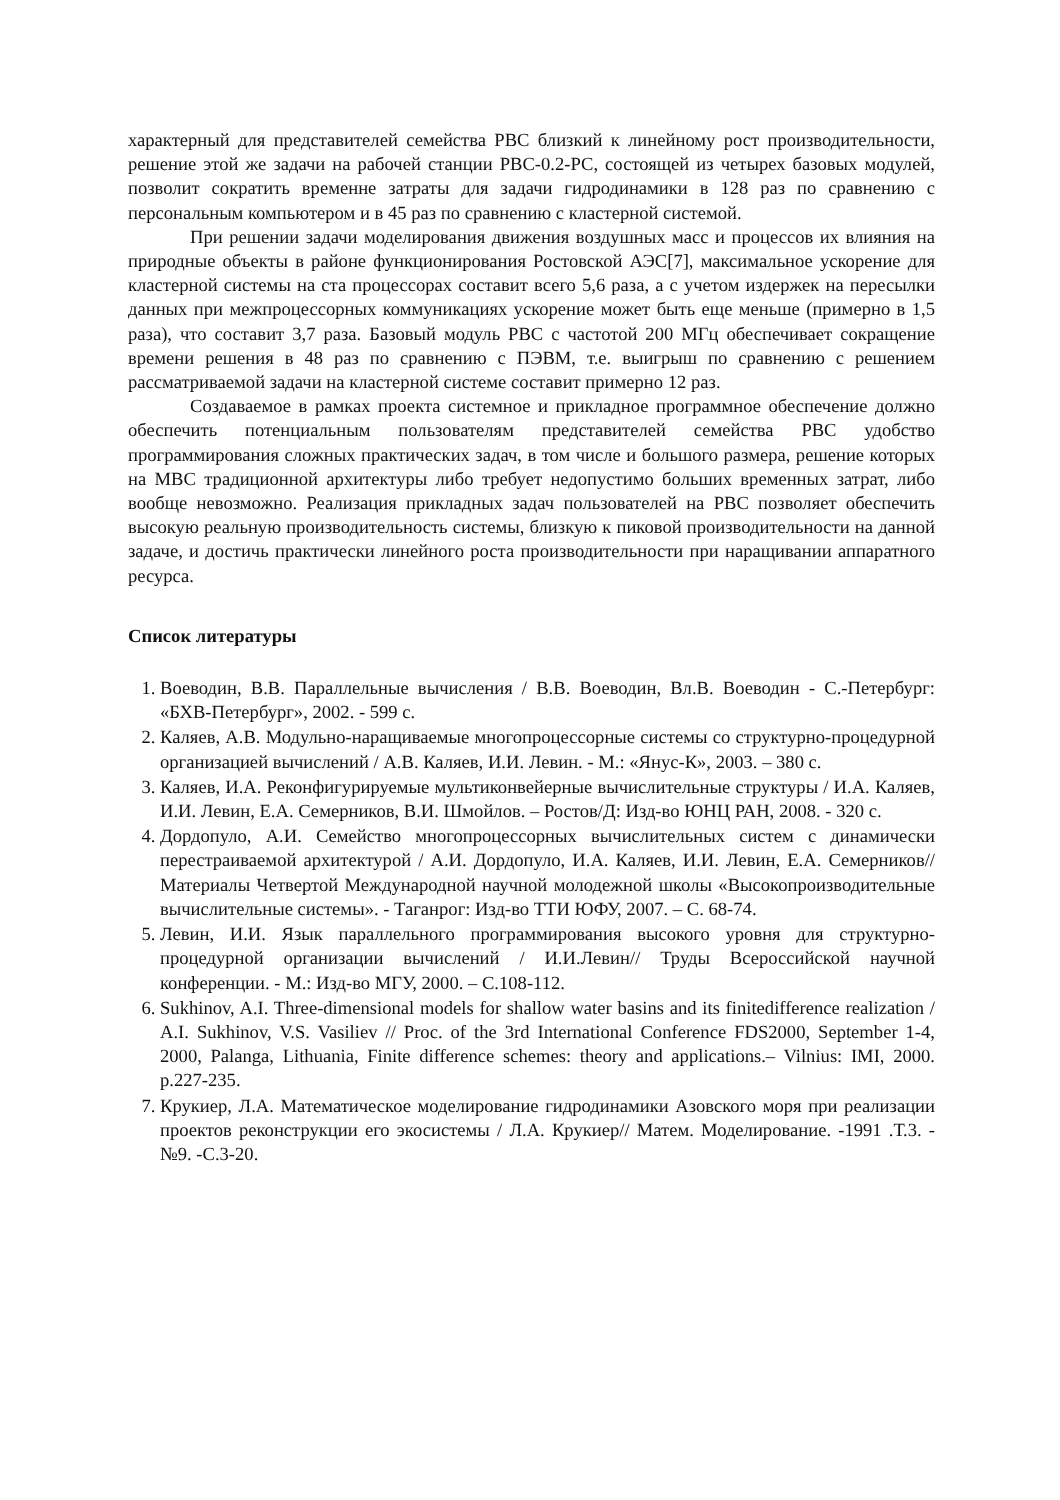характерный для представителей семейства РВС близкий к линейному рост производительности, решение этой же задачи на рабочей станции РВС-0.2-РС, состоящей из четырех базовых модулей, позволит сократить временне затраты для задачи гидродинамики в 128 раз по сравнению с персональным компьютером и в 45 раз по сравнению с кластерной системой.
При решении задачи моделирования движения воздушных масс и процессов их влияния на природные объекты в районе функционирования Ростовской АЭС[7], максимальное ускорение для кластерной системы на ста процессорах составит всего 5,6 раза, а с учетом издержек на пересылки данных при межпроцессорных коммуникациях ускорение может быть еще меньше (примерно в 1,5 раза), что составит 3,7 раза. Базовый модуль РВС с частотой 200 МГц обеспечивает сокращение времени решения в 48 раз по сравнению с ПЭВМ, т.е. выигрыш по сравнению с решением рассматриваемой задачи на кластерной системе составит примерно 12 раз.
Создаваемое в рамках проекта системное и прикладное программное обеспечение должно обеспечить потенциальным пользователям представителей семейства РВС удобство программирования сложных практических задач, в том числе и большого размера, решение которых на МВС традиционной архитектуры либо требует недопустимо больших временных затрат, либо вообще невозможно. Реализация прикладных задач пользователей на РВС позволяет обеспечить высокую реальную производительность системы, близкую к пиковой производительности на данной задаче, и достичь практически линейного роста производительности при наращивании аппаратного ресурса.
Список литературы
1. Воеводин, В.В. Параллельные вычисления / В.В. Воеводин, Вл.В. Воеводин - С.-Петербург: «БХВ-Петербург», 2002. - 599 с.
2. Каляев, А.В. Модульно-наращиваемые многопроцессорные системы со структурно-процедурной организацией вычислений / А.В. Каляев, И.И. Левин. - М.: «Янус-К», 2003. – 380 с.
3. Каляев, И.А. Реконфигурируемые мультиконвейерные вычислительные структуры / И.А. Каляев, И.И. Левин, Е.А. Семерников, В.И. Шмойлов. – Ростов/Д: Изд-во ЮНЦ РАН, 2008. - 320 с.
4. Дордопуло, А.И. Семейство многопроцессорных вычислительных систем с динамически перестраиваемой архитектурой / А.И. Дордопуло, И.А. Каляев, И.И. Левин, Е.А. Семерников// Материалы Четвертой Международной научной молодежной школы «Высокопроизводительные вычислительные системы». - Таганрог: Изд-во ТТИ ЮФУ, 2007. – С. 68-74.
5. Левин, И.И. Язык параллельного программирования высокого уровня для структурно-процедурной организации вычислений / И.И.Левин// Труды Всероссийской научной конференции. - М.: Изд-во МГУ, 2000. – С.108-112.
6. Sukhinov, A.I. Three-dimensional models for shallow water basins and its finitedifference realization / A.I. Sukhinov, V.S. Vasiliev // Proc. of the 3rd International Conference FDS2000, September 1-4, 2000, Palanga, Lithuania, Finite difference schemes: theory and applications.– Vilnius: IMI, 2000. p.227-235.
7. Крукиер, Л.А. Математическое моделирование гидродинамики Азовского моря при реализации проектов реконструкции его экосистемы / Л.А. Крукиер// Матем. Моделирование. -1991 .Т.3. -№9. -С.3-20.